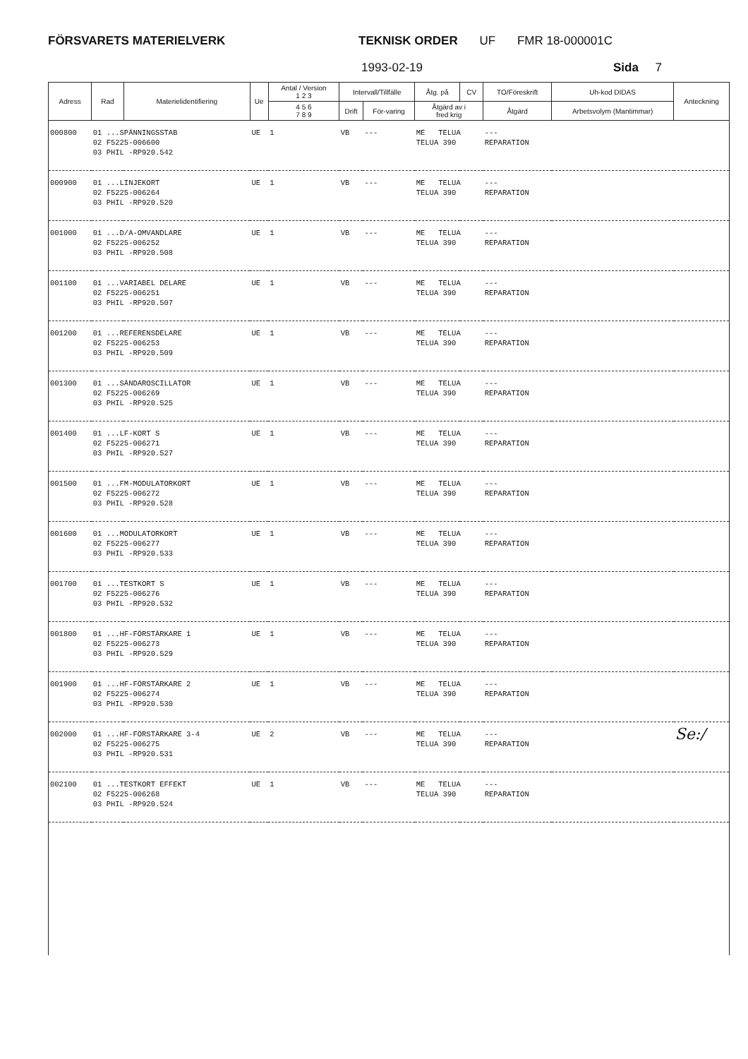FÖRSVARETS MATERIELVERK TEKNISK ORDER UF FMR 18-000001C
1993-02-19 Sida 7
| Adress | Rad | Materielidentifiering | Ue | Antal / Version 1 2 3 | Intervall/Tillfälle | | Åtg. på | CV | TO/Föreskrift | Uh-kod DIDAS | Anteckning |
| --- | --- | --- | --- | --- | --- | --- | --- | --- | --- | --- | --- |
| | | | | 4 5 6 7 8 9 | Drift | För-varing | Åtgärd av i fred krig | | Åtgärd | Arbetsvolym (Mantimmar) | |
| 000800 | 01 ...SPÄNNINGSSTAB 02 F5225-006600 03 PHIL -RP920.542 | | UE | 1 | VB | --- | ME TELUA TELUA 390 | | --- REPARATION | | |
| 000900 | 01 ...LINJEKORT 02 F5225-006264 03 PHIL -RP920.520 | | UE | 1 | VB | --- | ME TELUA TELUA 390 | | --- REPARATION | | |
| 001000 | 01 ...D/A-OMVANDLARE 02 F5225-006252 03 PHIL -RP920.508 | | UE | 1 | VB | --- | ME TELUA TELUA 390 | | --- REPARATION | | |
| 001100 | 01 ...VARIABEL DELARE 02 F5225-006251 03 PHIL -RP920.507 | | UE | 1 | VB | --- | ME TELUA TELUA 390 | | --- REPARATION | | |
| 001200 | 01 ...REFERENSDELARE 02 F5225-006253 03 PHIL -RP920.509 | | UE | 1 | VB | --- | ME TELUA TELUA 390 | | --- REPARATION | | |
| 001300 | 01 ...SÄNDAROSCILLATOR 02 F5225-006269 03 PHIL -RP920.525 | | UE | 1 | VB | --- | ME TELUA TELUA 390 | | --- REPARATION | | |
| 001400 | 01 ...LF-KORT S 02 F5225-006271 03 PHIL -RP920.527 | | UE | 1 | VB | --- | ME TELUA TELUA 390 | | --- REPARATION | | |
| 001500 | 01 ...FM-MODULATORKORT 02 F5225-006272 03 PHIL -RP920.528 | | UE | 1 | VB | --- | ME TELUA TELUA 390 | | --- REPARATION | | |
| 001600 | 01 ...MODULATORKORT 02 F5225-006277 03 PHIL -RP920.533 | | UE | 1 | VB | --- | ME TELUA TELUA 390 | | --- REPARATION | | |
| 001700 | 01 ...TESTKORT S 02 F5225-006276 03 PHIL -RP920.532 | | UE | 1 | VB | --- | ME TELUA TELUA 390 | | --- REPARATION | | |
| 001800 | 01 ...HF-FÖRSTÄRKARE 1 02 F5225-006273 03 PHIL -RP920.529 | | UE | 1 | VB | --- | ME TELUA TELUA 390 | | --- REPARATION | | |
| 001900 | 01 ...HF-FÖRSTÄRKARE 2 02 F5225-006274 03 PHIL -RP920.530 | | UE | 1 | VB | --- | ME TELUA TELUA 390 | | --- REPARATION | | |
| 002000 | 01 ...HF-FÖRSTÄRKARE 3-4 02 F5225-006275 03 PHIL -RP920.531 | | UE | 2 | VB | --- | ME TELUA TELUA 390 | | --- REPARATION | | Se:/ |
| 002100 | 01 ...TESTKORT EFFEKT 02 F5225-006268 03 PHIL -RP920.524 | | UE | 1 | VB | --- | ME TELUA TELUA 390 | | --- REPARATION | | |